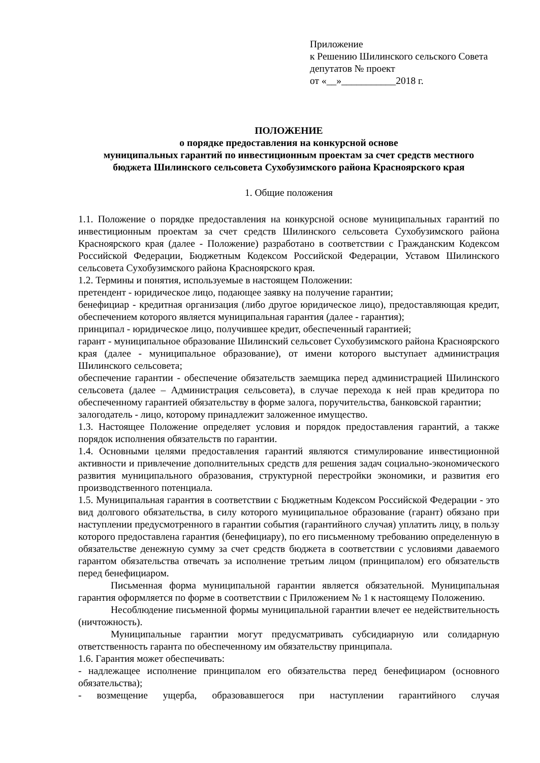Приложение
к Решению Шилинского сельского Совета
депутатов № проект
от «__»___________2018 г.
ПОЛОЖЕНИЕ
о порядке предоставления на конкурсной основе
муниципальных гарантий по инвестиционным проектам за счет средств местного
бюджета Шилинского сельсовета Сухобузимского района Красноярского края
1. Общие положения
1.1. Положение о порядке предоставления на конкурсной основе муниципальных гарантий по инвестиционным проектам за счет средств Шилинского сельсовета Сухобузимского района Красноярского края (далее - Положение) разработано в соответствии с Гражданским Кодексом Российской Федерации, Бюджетным Кодексом Российской Федерации, Уставом Шилинского сельсовета Сухобузимского района Красноярского края.
1.2. Термины и понятия, используемые в настоящем Положении:
претендент - юридическое лицо, подающее заявку на получение гарантии;
бенефициар - кредитная организация (либо другое юридическое лицо), предоставляющая кредит, обеспечением которого является муниципальная гарантия (далее - гарантия);
принципал - юридическое лицо, получившее кредит, обеспеченный гарантией;
гарант - муниципальное образование Шилинский сельсовет Сухобузимского района Красноярского края (далее - муниципальное образование), от имени которого выступает администрация Шилинского сельсовета;
обеспечение гарантии - обеспечение обязательств заемщика перед администрацией Шилинского сельсовета (далее – Администрация сельсовета), в случае перехода к ней прав кредитора по обеспеченному гарантией обязательству в форме залога, поручительства, банковской гарантии;
залогодатель - лицо, которому принадлежит заложенное имущество.
1.3. Настоящее Положение определяет условия и порядок предоставления гарантий, а также порядок исполнения обязательств по гарантии.
1.4. Основными целями предоставления гарантий являются стимулирование инвестиционной активности и привлечение дополнительных средств для решения задач социально-экономического развития муниципального образования, структурной перестройки экономики, и развития его производственного потенциала.
1.5. Муниципальная гарантия в соответствии с Бюджетным Кодексом Российской Федерации - это вид долгового обязательства, в силу которого муниципальное образование (гарант) обязано при наступлении предусмотренного в гарантии события (гарантийного случая) уплатить лицу, в пользу которого предоставлена гарантия (бенефициару), по его письменному требованию определенную в обязательстве денежную сумму за счет средств бюджета в соответствии с условиями даваемого гарантом обязательства отвечать за исполнение третьим лицом (принципалом) его обязательств перед бенефициаром.
Письменная форма муниципальной гарантии является обязательной. Муниципальная гарантия оформляется по форме в соответствии с Приложением № 1 к настоящему Положению.
Несоблюдение письменной формы муниципальной гарантии влечет ее недействительность (ничтожность).
Муниципальные гарантии могут предусматривать субсидиарную или солидарную ответственность гаранта по обеспеченному им обязательству принципала.
1.6. Гарантия может обеспечивать:
- надлежащее исполнение принципалом его обязательства перед бенефициаром (основного обязательства);
- возмещение ущерба, образовавшегося при наступлении гарантийного случая